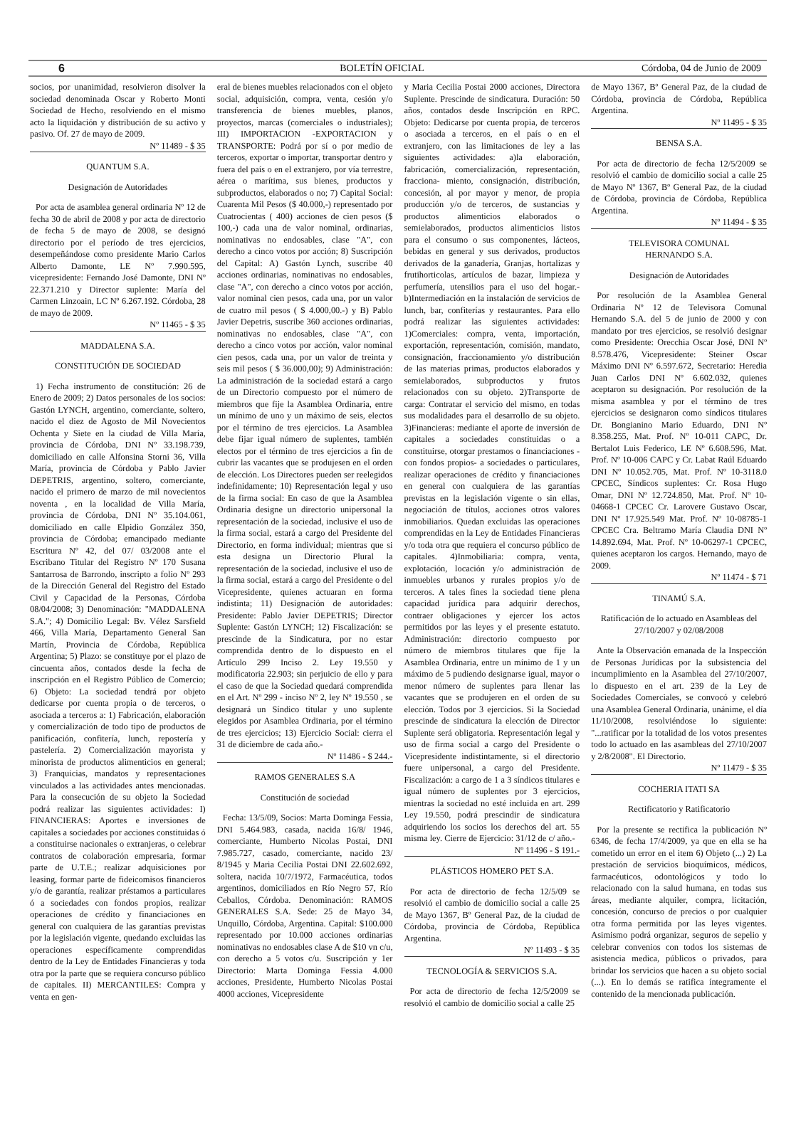6 BOLETÍN OFICIAL Córdoba, 04 de Junio de 2009
socios, por unanimidad, resolvieron disolver la sociedad denominada Oscar y Roberto Monti Sociedad de Hecho, resolviendo en el mismo acto la liquidación y distribución de su activo y pasivo. Of. 27 de mayo de 2009.
Nº 11489 - $ 35
QUANTUM S.A.
Designación de Autoridades
Por acta de asamblea general ordinaria Nº 12 de fecha 30 de abril de 2008 y por acta de directorio de fecha 5 de mayo de 2008, se designó directorio por el período de tres ejercicios, desempeñándose como presidente Mario Carlos Alberto Damonte, LE Nº 7.990.595, vicepresidente: Fernando José Damonte, DNI Nº 22.371.210 y Director suplente: María del Carmen Linzoain, LC Nº 6.267.192. Córdoba, 28 de mayo de 2009.
Nº 11465 - $ 35
MADDALENA S.A.
CONSTITUCIÓN DE SOCIEDAD
1) Fecha instrumento de constitución: 26 de Enero de 2009; 2) Datos personales de los socios: Gastón LYNCH, argentino, comerciante, soltero, nacido el diez de Agosto de Mil Novecientos Ochenta y Siete en la ciudad de Villa María, provincia de Córdoba, DNI Nº 33.198.739, domiciliado en calle Alfonsina Storni 36, Villa María, provincia de Córdoba y Pablo Javier DEPETRIS, argentino, soltero, comerciante, nacido el primero de marzo de mil novecientos noventa , en la localidad de Villa María, provincia de Córdoba, DNI Nº 35.104.061, domiciliado en calle Elpidio González 350, provincia de Córdoba; emancipado mediante Escritura Nº 42, del 07/ 03/2008 ante el Escribano Titular del Registro Nº 170 Susana Santarrosa de Barrondo, inscripto a folio Nº 293 de la Dirección General del Registro del Estado Civil y Capacidad de la Personas, Córdoba 08/04/2008; 3) Denominación: "MADDALENA S.A."; 4) Domicilio Legal: Bv. Vélez Sarsfield 466, Villa María, Departamento General San Martín, Provincia de Córdoba, República Argentina; 5) Plazo: se constituye por el plazo de cincuenta años, contados desde la fecha de inscripción en el Registro Público de Comercio; 6) Objeto: La sociedad tendrá por objeto dedicarse por cuenta propia o de terceros, o asociada a terceros a: 1) Fabricación, elaboración y comercialización de todo tipo de productos de panificación, confitería, lunch, repostería y pastelería. 2) Comercialización mayorista y minorista de productos alimenticios en general; 3) Franquicias, mandatos y representaciones vinculados a las actividades antes mencionadas. Para la consecución de su objeto la Sociedad podrá realizar las siguientes actividades: I) FINANCIERAS: Aportes e inversiones de capitales a sociedades por acciones constituidas ó a constituirse nacionales o extranjeras, o celebrar contratos de colaboración empresaria, formar parte de U.T.E.; realizar adquisiciones por leasing, formar parte de fideicomisos financieros y/o de garantía, realizar préstamos a particulares ó a sociedades con fondos propios, realizar operaciones de crédito y financiaciones en general con cualquiera de las garantías previstas por la legislación vigente, quedando excluidas las operaciones específicamente comprendidas dentro de la Ley de Entidades Financieras y toda otra por la parte que se requiera concurso público de capitales. II) MERCANTILES: Compra y venta en gen-
eral de bienes muebles relacionados con el objeto social, adquisición, compra, venta, cesión y/o transferencia de bienes muebles, planos, proyectos, marcas (comerciales o industriales); III) IMPORTACION -EXPORTACION y TRANSPORTE: Podrá por sí o por medio de terceros, exportar o importar, transportar dentro y fuera del país o en el extranjero, por vía terrestre, aérea o marítima, sus bienes, productos y subproductos, elaborados o no; 7) Capital Social: Cuarenta Mil Pesos ($ 40.000,-) representado por Cuatrocientas ( 400) acciones de cien pesos ($ 100,-) cada una de valor nominal, ordinarias, nominativas no endosables, clase "A", con derecho a cinco votos por acción; 8) Suscripción del Capital: A) Gastón Lynch, suscribe 40 acciones ordinarias, nominativas no endosables, clase "A", con derecho a cinco votos por acción, valor nominal cien pesos, cada una, por un valor de cuatro mil pesos ( $ 4.000,00.-) y B) Pablo Javier Depetris, suscribe 360 acciones ordinarias, nominativas no endosables, clase "A", con derecho a cinco votos por acción, valor nominal cien pesos, cada una, por un valor de treinta y seis mil pesos ( $ 36.000,00); 9) Administración: La administración de la sociedad estará a cargo de un Directorio compuesto por el número de miembros que fije la Asamblea Ordinaria, entre un mínimo de uno y un máximo de seis, electos por el término de tres ejercicios. La Asamblea debe fijar igual número de suplentes, también electos por el término de tres ejercicios a fin de cubrir las vacantes que se produjesen en el orden de elección. Los Directores pueden ser reelegidos indefinidamente; 10) Representación legal y uso de la firma social: En caso de que la Asamblea Ordinaria designe un directorio unipersonal la representación de la sociedad, inclusive el uso de la firma social, estará a cargo del Presidente del Directorio, en forma individual; mientras que si esta designa un Directorio Plural la representación de la sociedad, inclusive el uso de la firma social, estará a cargo del Presidente o del Vicepresidente, quienes actuaran en forma indistinta; 11) Designación de autoridades: Presidente: Pablo Javier DEPETRIS; Director Suplente: Gastón LYNCH; 12) Fiscalización: se prescinde de la Sindicatura, por no estar comprendida dentro de lo dispuesto en el Artículo 299 Inciso 2. Ley 19.550 y modificatoria 22.903; sin perjuicio de ello y para el caso de que la Sociedad quedará comprendida en el Art. Nº 299 - inciso Nº 2, ley Nº 19.550 , se designará un Síndico titular y uno suplente elegidos por Asamblea Ordinaria, por el término de tres ejercicios; 13) Ejercicio Social: cierra el 31 de diciembre de cada año.-
Nº 11486 - $ 244.-
RAMOS GENERALES S.A
Constitución de sociedad
Fecha: 13/5/09, Socios: Marta Dominga Fessia, DNI 5.464.983, casada, nacida 16/8/ 1946, comerciante, Humberto Nicolas Postai, DNI 7.985.727, casado, comerciante, nacido 23/ 8/1945 y Maria Cecilia Postai DNI 22.602.692, soltera, nacida 10/7/1972, Farmacéutica, todos argentinos, domiciliados en Río Negro 57, Río Ceballos, Córdoba. Denominación: RAMOS GENERALES S.A. Sede: 25 de Mayo 34, Unquillo, Córdoba, Argentina. Capital: $100.000 representado por 10.000 acciones ordinarias nominativas no endosables clase A de $10 vn c/u, con derecho a 5 votos c/u. Suscripción y 1er Directorio: Marta Dominga Fessia 4.000 acciones, Presidente, Humberto Nicolas Postai 4000 acciones, Vicepresidente
y Maria Cecilia Postai 2000 acciones, Directora Suplente. Prescinde de sindicatura. Duración: 50 años, contados desde Inscripción en RPC. Objeto: Dedicarse por cuenta propia, de terceros o asociada a terceros, en el país o en el extranjero, con las limitaciones de ley a las siguientes actividades: a)la elaboración, fabricación, comercialización, representación, fracciona- miento, consignación, distribución, concesión, al por mayor y menor, de propia producción y/o de terceros, de sustancias y productos alimenticios elaborados o semielaborados, productos alimenticios listos para el consumo o sus componentes, lácteos, bebidas en general y sus derivados, productos derivados de la ganadería, Granjas, hortalizas y frutihorticolas, artículos de bazar, limpieza y perfumería, utensilios para el uso del hogar.- b)Intermediación en la instalación de servicios de lunch, bar, confiterías y restaurantes. Para ello podrá realizar las siguientes actividades: 1)Comerciales: compra, venta, importación, exportación, representación, comisión, mandato, consignación, fraccionamiento y/o distribución de las materias primas, productos elaborados y semielaborados, subproductos y frutos relacionados con su objeto. 2)Transporte de carga: Contratar el servicio del mismo, en todas sus modalidades para el desarrollo de su objeto. 3)Financieras: mediante el aporte de inversión de capitales a sociedades constituidas o a constituirse, otorgar prestamos o financiaciones -con fondos propios- a sociedades o particulares, realizar operaciones de crédito y financiaciones en general con cualquiera de las garantías previstas en la legislación vigente o sin ellas, negociación de títulos, acciones otros valores inmobiliarios. Quedan excluidas las operaciones comprendidas en la Ley de Entidades Financieras y/o toda otra que requiera el concurso público de capitales. 4)Inmobiliaria: compra, venta, explotación, locación y/o administración de inmuebles urbanos y rurales propios y/o de terceros. A tales fines la sociedad tiene plena capacidad jurídica para adquirir derechos, contraer obligaciones y ejercer los actos permitidos por las leyes y el presente estatuto. Administración: directorio compuesto por número de miembros titulares que fije la Asamblea Ordinaria, entre un mínimo de 1 y un máximo de 5 pudiendo designarse igual, mayor o menor número de suplentes para llenar las vacantes que se produjeren en el orden de su elección. Todos por 3 ejercicios. Si la Sociedad prescinde de sindicatura la elección de Director Suplente será obligatoria. Representación legal y uso de firma social a cargo del Presidente o Vicepresidente indistintamente, si el directorio fuere unipersonal, a cargo del Presidente. Fiscalización: a cargo de 1 a 3 síndicos titulares e igual número de suplentes por 3 ejercicios, mientras la sociedad no esté incluida en art. 299 Ley 19.550, podrá prescindir de sindicatura adquiriendo los socios los derechos del art. 55 misma ley. Cierre de Ejercicio: 31/12 de c/ año.-
Nº 11496 - $ 191.-
PLÁSTICOS HOMERO PET S.A.
Por acta de directorio de fecha 12/5/09 se resolvió el cambio de domicilio social a calle 25 de Mayo 1367, Bº General Paz, de la ciudad de Córdoba, provincia de Córdoba, República Argentina.
Nº 11493 - $ 35
TECNOLOGÍA & SERVICIOS S.A.
Por acta de directorio de fecha 12/5/2009 se resolvió el cambio de domicilio social a calle 25
de Mayo 1367, Bº General Paz, de la ciudad de Córdoba, provincia de Córdoba, República Argentina.
Nº 11495 - $ 35
BENSA S.A.
Por acta de directorio de fecha 12/5/2009 se resolvió el cambio de domicilio social a calle 25 de Mayo Nº 1367, Bº General Paz, de la ciudad de Córdoba, provincia de Córdoba, República Argentina.
Nº 11494 - $ 35
TELEVISORA COMUNAL
HERNANDO S.A.
Designación de Autoridades
Por resolución de la Asamblea General Ordinaria Nº 12 de Televisora Comunal Hernando S.A. del 5 de junio de 2000 y con mandato por tres ejercicios, se resolvió designar como Presidente: Orecchia Oscar José, DNI Nº 8.578.476, Vicepresidente: Steiner Oscar Máximo DNI Nº 6.597.672, Secretario: Heredia Juan Carlos DNI Nº 6.602.032, quienes aceptaron su designación. Por resolución de la misma asamblea y por el término de tres ejercicios se designaron como síndicos titulares Dr. Bongianino Mario Eduardo, DNI Nº 8.358.255, Mat. Prof. Nº 10-011 CAPC, Dr. Bertalot Luis Federico, LE Nº 6.608.596, Mat. Prof. Nº 10-006 CAPC y Cr. Labat Raúl Eduardo DNI Nº 10.052.705, Mat. Prof. Nº 10-3118.0 CPCEC, Síndicos suplentes: Cr. Rosa Hugo Omar, DNI Nº 12.724.850, Mat. Prof. Nº 10-04668-1 CPCEC Cr. Larovere Gustavo Oscar, DNI Nº 17.925.549 Mat. Prof. Nº 10-08785-1 CPCEC Cra. Beltramo María Claudia DNI Nº 14.892.694, Mat. Prof. Nº 10-06297-1 CPCEC, quienes aceptaron los cargos. Hernando, mayo de 2009.
Nº 11474 - $ 71
TINAMÚ S.A.
Ratificación de lo actuado en Asambleas del 27/10/2007 y 02/08/2008
Ante la Observación emanada de la Inspección de Personas Jurídicas por la subsistencia del incumplimiento en la Asamblea del 27/10/2007, lo dispuesto en el art. 239 de la Ley de Sociedades Comerciales, se convocó y celebró una Asamblea General Ordinaria, unánime, el día 11/10/2008, resolviéndose lo siguiente: "...ratificar por la totalidad de los votos presentes todo lo actuado en las asambleas del 27/10/2007 y 2/8/2008". El Directorio.
Nº 11479 - $ 35
COCHERIA ITATI SA
Rectificatorio y Ratificatorio
Por la presente se rectifica la publicación Nº 6346, de fecha 17/4/2009, ya que en ella se ha cometido un error en el item 6) Objeto (...) 2) La prestación de servicios bioquímicos, médicos, farmacéuticos, odontológicos y todo lo relacionado con la salud humana, en todas sus áreas, mediante alquiler, compra, licitación, concesión, concurso de precios o por cualquier otra forma permitida por las leyes vigentes. Asimismo podrá organizar, seguros de sepelio y celebrar convenios con todos los sistemas de asistencia medica, públicos o privados, para brindar los servicios que hacen a su objeto social (...). En lo demás se ratifica íntegramente el contenido de la mencionada publicación.